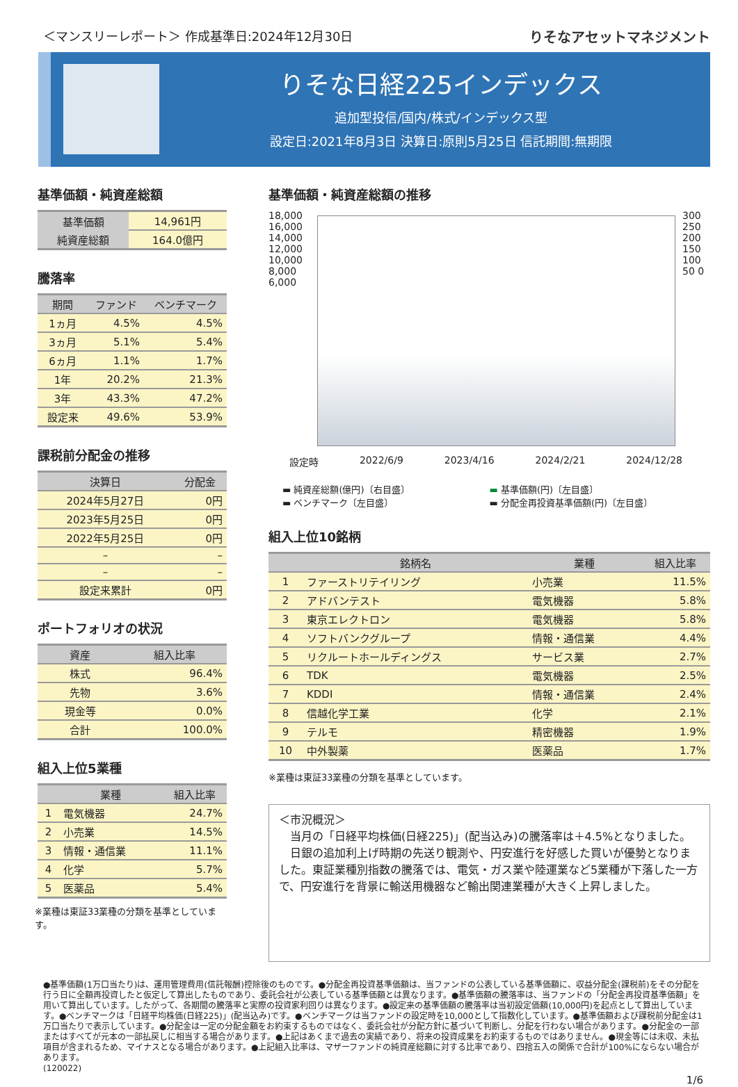＜マンスリーレポート＞ 作成基準日:2024年12月30日 りそなアセットマネジメント
りそな日経225インデックス
追加型投信/国内/株式/インデックス型
設定日:2021年8月3日 決算日:原則5月25日 信託期間:無期限
基準価額・純資産総額
| 基準価額 | 14,961円 |
| 純資産総額 | 164.0億円 |
騰落率
| 期間 | ファンド | ベンチマーク |
| --- | --- | --- |
| 1ヵ月 | 4.5% | 4.5% |
| 3ヵ月 | 5.1% | 5.4% |
| 6ヵ月 | 1.1% | 1.7% |
| 1年 | 20.2% | 21.3% |
| 3年 | 43.3% | 47.2% |
| 設定来 | 49.6% | 53.9% |
課税前分配金の推移
| 決算日 | 分配金 |
| --- | --- |
| 2024年5月27日 | 0円 |
| 2023年5月25日 | 0円 |
| 2022年5月25日 | 0円 |
| – | – |
| – | – |
| 設定来累計 | 0円 |
ポートフォリオの状況
| 資産 | 組入比率 |
| --- | --- |
| 株式 | 96.4% |
| 先物 | 3.6% |
| 現金等 | 0.0% |
| 合計 | 100.0% |
組入上位5業種
| | 業種 | 組入比率 |
| --- | --- | --- |
| 1 | 電気機器 | 24.7% |
| 2 | 小売業 | 14.5% |
| 3 | 情報・通信業 | 11.1% |
| 4 | 化学 | 5.7% |
| 5 | 医薬品 | 5.4% |
※業種は東証33業種の分類を基準としています。
基準価額・純資産総額の推移
18,000 16,000 14,000 12,000 10,000 8,000 6,000
300 250 200 150 100 50 0
設定時 2022/6/9 2023/4/16 2024/2/21 2024/12/28
▬ 純資産総額(億円)〔右目盛〕 ▬ 基準価額(円)〔左目盛〕 ▬ ベンチマーク〔左目盛〕 ▬ 分配金再投資基準価額(円)〔左目盛〕
組入上位10銘柄
| | 銘柄名 | 業種 | 組入比率 |
| --- | --- | --- | --- |
| 1 | ファーストリテイリング | 小売業 | 11.5% |
| 2 | アドバンテスト | 電気機器 | 5.8% |
| 3 | 東京エレクトロン | 電気機器 | 5.8% |
| 4 | ソフトバンクグループ | 情報・通信業 | 4.4% |
| 5 | リクルートホールディングス | サービス業 | 2.7% |
| 6 | TDK | 電気機器 | 2.5% |
| 7 | KDDI | 情報・通信業 | 2.4% |
| 8 | 信越化学工業 | 化学 | 2.1% |
| 9 | テルモ | 精密機器 | 1.9% |
| 10 | 中外製薬 | 医薬品 | 1.7% |
※業種は東証33業種の分類を基準としています。
＜市況概況＞
　当月の「日経平均株価(日経225)」(配当込み)の騰落率は＋4.5%となりました。
　日銀の追加利上げ時期の先送り観測や、円安進行を好感した買いが優勢となりました。東証業種別指数の騰落では、電気・ガス業や陸運業など5業種が下落した一方で、円安進行を背景に輸送用機器など輸出関連業種が大きく上昇しました。
●基準価額(1万口当たり)は、運用管理費用(信託報酬)控除後のものです。●分配金再投資基準価額は、当ファンドの公表している基準価額に、収益分配金(課税前)をその分配を行う日に全額再投資したと仮定して算出したものであり、委託会社が公表している基準価額とは異なります。●基準価額の騰落率は、当ファンドの「分配金再投資基準価額」を用いて算出しています。したがって、各期間の騰落率と実際の投資家利回りは異なります。●設定来の基準価額の騰落率は当初設定価額(10,000円)を起点として算出しています。●ベンチマークは「日経平均株価(日経225)」(配当込み)です。●ベンチマークは当ファンドの設定時を10,000として指数化しています。●基準価額および課税前分配金は1万口当たりで表示しています。●分配金は一定の分配金額をお約束するものではなく、委託会社が分配方針に基づいて判断し、分配を行わない場合があります。●分配金の一部またはすべてが元本の一部払戻しに相当する場合があります。●上記はあくまで過去の実績であり、将来の投資成果をお約束するものではありません。●現金等には未収、未払項目が含まれるため、マイナスとなる場合があります。●上記組入比率は、マザーファンドの純資産総額に対する比率であり、四捨五入の関係で合計が100%にならない場合があります。
(120022)
1/6